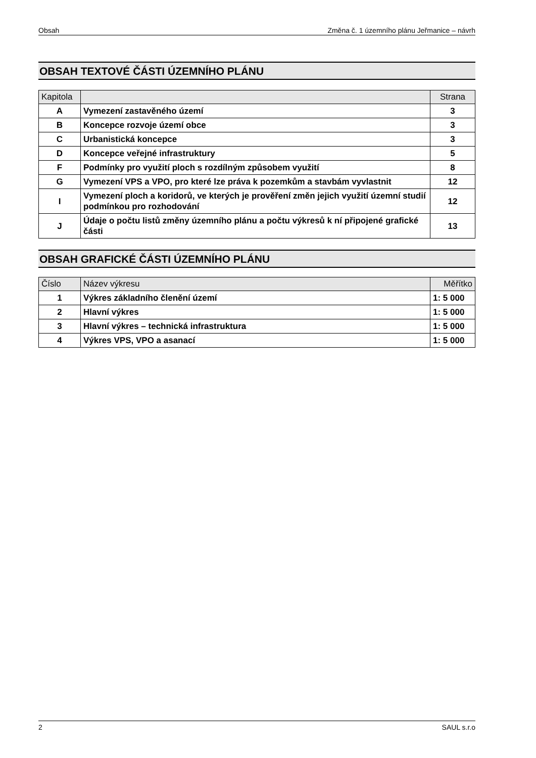Obsah Změna č. 1 územního plánu Jeřmanice – návrh
OBSAH TEXTOVÉ ČÁSTI ÚZEMNÍHO PLÁNU
| Kapitola | | Strana |
| --- | --- | --- |
| A | Vymezení zastavěného území | 3 |
| B | Koncepce rozvoje území obce | 3 |
| C | Urbanistická koncepce | 3 |
| D | Koncepce veřejné infrastruktury | 5 |
| F | Podmínky pro využití ploch s rozdílným způsobem využití | 8 |
| G | Vymezení VPS a VPO, pro které lze práva k pozemkům a stavbám vyvlastnit | 12 |
| I | Vymezení ploch a koridorů, ve kterých je prověření změn jejich využití územní studií podmínkou pro rozhodování | 12 |
| J | Údaje o počtu listů změny územního plánu a počtu výkresů k ní připojené grafické části | 13 |
OBSAH GRAFICKÉ ČÁSTI ÚZEMNÍHO PLÁNU
| Číslo | Název výkresu | Měřítko |
| --- | --- | --- |
| 1 | Výkres základního členění území | 1: 5 000 |
| 2 | Hlavní výkres | 1: 5 000 |
| 3 | Hlavní výkres – technická infrastruktura | 1: 5 000 |
| 4 | Výkres VPS, VPO a asanací | 1: 5 000 |
2 SAUL s.r.o